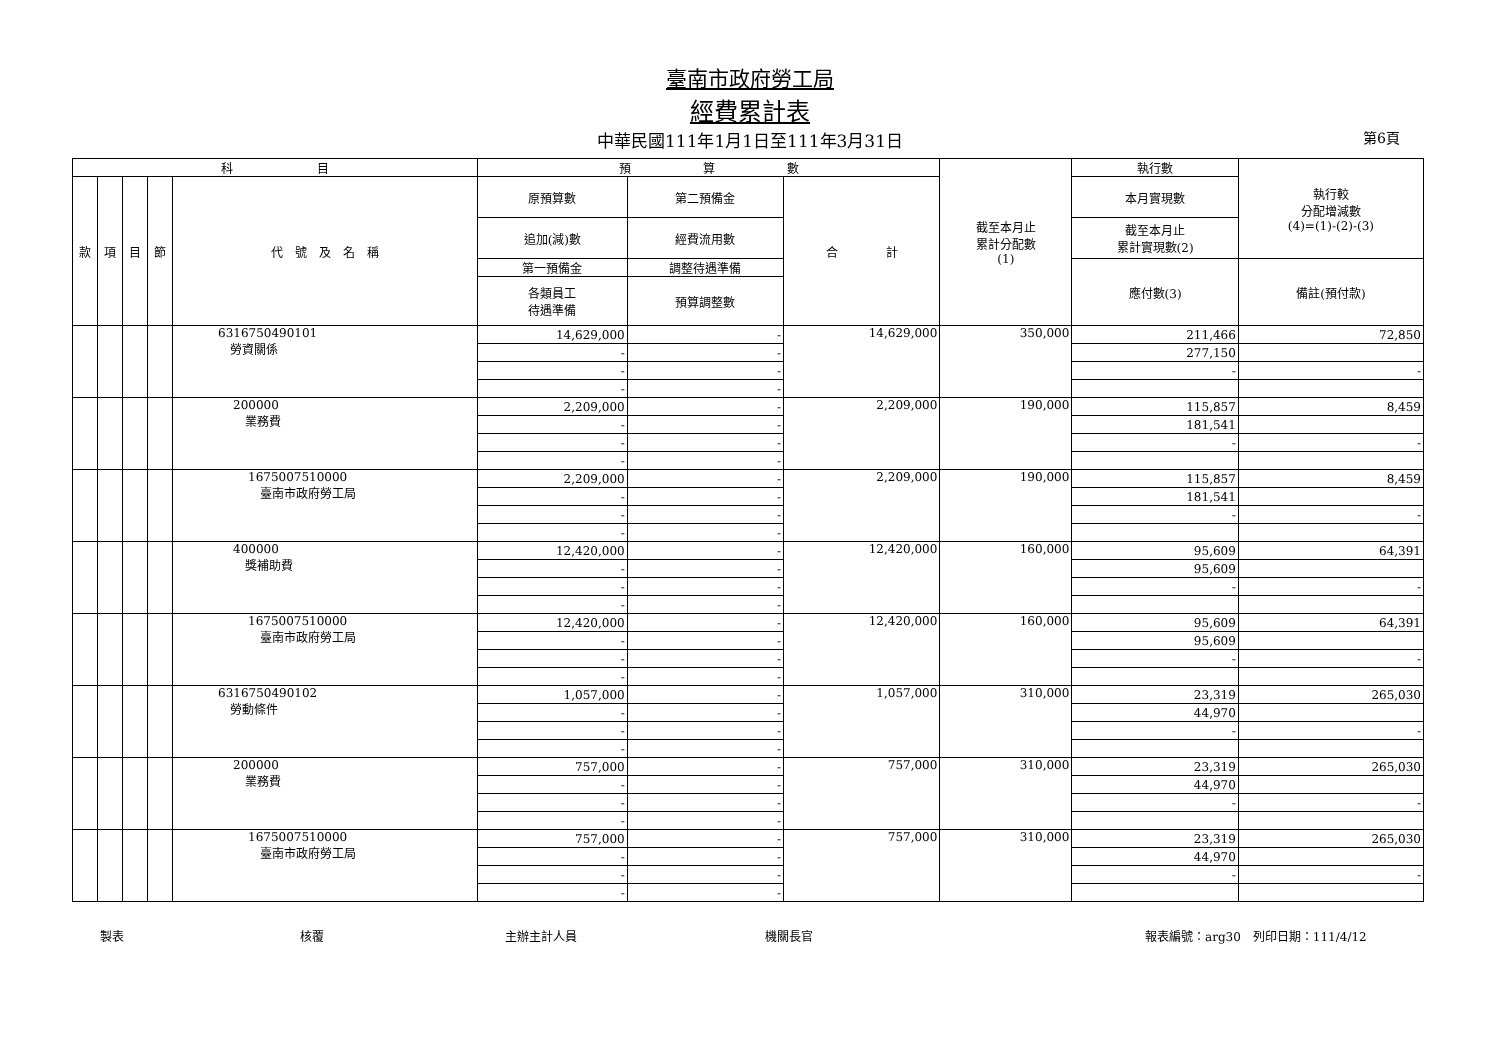臺南市政府勞工局
經費累計表
中華民國111年1月1日至111年3月31日 第6頁
| 科 目 | | | | | 預 算 數 | | | 截至本月止 累計分配數 (1) | 執行數 | 執行較 分配增減數 (4)=(1)-(2)-(3) |
| --- | --- | --- | --- | --- | --- | --- | --- | --- | --- | --- |
| 款 | 項 | 目 | 節 | 代 號 及 名 稱 | 原預算數 | 第二預備金 | 合 計 | | 本月實現數 | |
| | | | | | 追加(減)數 | 經費流用數 | | | 截至本月止 累計實現數(2) | |
| | | | | | 第一預備金 | 調整待遇準備 | | | 應付數(3) | 備註(預付款) |
| | | | | | 各類員工 待遇準備 | 預算調整數 | | | | |
| | | | | 6316750490101 勞資關係 | 14,629,000 | - | 14,629,000 | 350,000 | 211,466 | 72,850 |
| | | | | | - | - | | | 277,150 | |
| | | | | | - | - | | | - | - |
| | | | | | - | - | | | | |
| | | | | 200000 業務費 | 2,209,000 | - | 2,209,000 | 190,000 | 115,857 | 8,459 |
| | | | | | - | - | | | 181,541 | |
| | | | | | - | - | | | - | - |
| | | | | | - | - | | | | |
| | | | | 1675007510000 臺南市政府勞工局 | 2,209,000 | - | 2,209,000 | 190,000 | 115,857 | 8,459 |
| | | | | | - | - | | | 181,541 | |
| | | | | | - | - | | | - | - |
| | | | | | - | - | | | | |
| | | | | 400000 獎補助費 | 12,420,000 | - | 12,420,000 | 160,000 | 95,609 | 64,391 |
| | | | | | - | - | | | 95,609 | |
| | | | | | - | - | | | - | - |
| | | | | | - | - | | | | |
| | | | | 1675007510000 臺南市政府勞工局 | 12,420,000 | - | 12,420,000 | 160,000 | 95,609 | 64,391 |
| | | | | | - | - | | | 95,609 | |
| | | | | | - | - | | | - | - |
| | | | | | - | - | | | | |
| | | | | 6316750490102 勞動條件 | 1,057,000 | - | 1,057,000 | 310,000 | 23,319 | 265,030 |
| | | | | | - | - | | | 44,970 | |
| | | | | | - | - | | | - | - |
| | | | | | - | - | | | | |
| | | | | 200000 業務費 | 757,000 | - | 757,000 | 310,000 | 23,319 | 265,030 |
| | | | | | - | - | | | 44,970 | |
| | | | | | - | - | | | - | - |
| | | | | | - | - | | | | |
| | | | | 1675007510000 臺南市政府勞工局 | 757,000 | - | 757,000 | 310,000 | 23,319 | 265,030 |
| | | | | | - | - | | | 44,970 | |
| | | | | | - | - | | | - | - |
| | | | | | - | - | | | | |
製表 核覆 主辦主計人員 機關長官 報表編號：arg30　列印日期：111/4/12